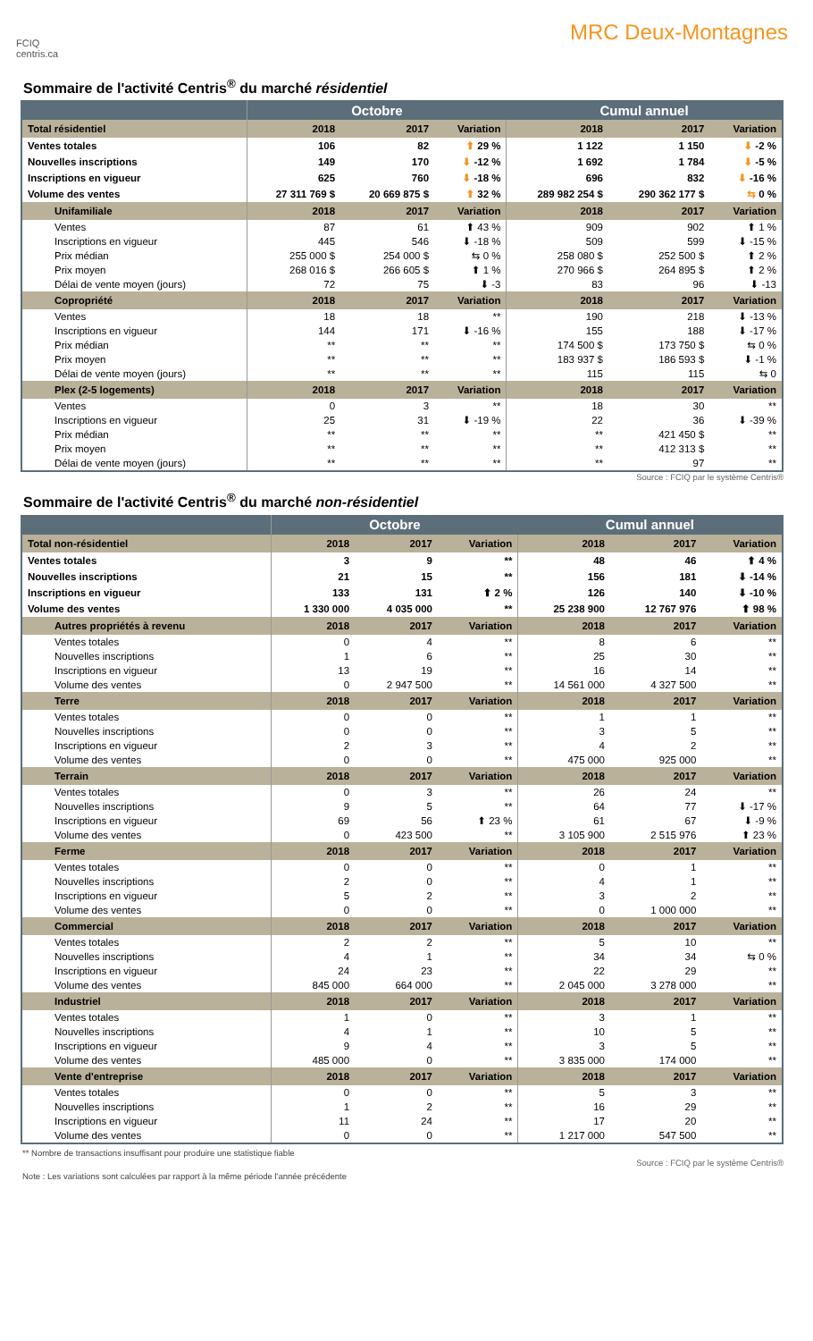FCIQ
centris.ca
MRC Deux-Montagnes
Sommaire de l'activité Centris<sup>®</sup> du marché résidentiel
| | Octobre | | | Cumul annuel | | |
| --- | --- | --- | --- | --- | --- | --- |
| Total résidentiel | 2018 | 2017 | Variation | 2018 | 2017 | Variation |
| Ventes totales | 106 | 82 | ⬆ 29 % | 1 122 | 1 150 | ⬇ -2 % |
| Nouvelles inscriptions | 149 | 170 | ⬇ -12 % | 1 692 | 1 784 | ⬇ -5 % |
| Inscriptions en vigueur | 625 | 760 | ⬇ -18 % | 696 | 832 | ⬇ -16 % |
| Volume des ventes | 27 311 769 $ | 20 669 875 $ | ⬆ 32 % | 289 982 254 $ | 290 362 177 $ | ⇆ 0 % |
| Unifamiliale | 2018 | 2017 | Variation | 2018 | 2017 | Variation |
| Ventes | 87 | 61 | ⬆ 43 % | 909 | 902 | ⬆ 1 % |
| Inscriptions en vigueur | 445 | 546 | ⬇ -18 % | 509 | 599 | ⬇ -15 % |
| Prix médian | 255 000 $ | 254 000 $ | ⇆ 0 % | 258 080 $ | 252 500 $ | ⬆ 2 % |
| Prix moyen | 268 016 $ | 266 605 $ | ⬆ 1 % | 270 966 $ | 264 895 $ | ⬆ 2 % |
| Délai de vente moyen (jours) | 72 | 75 | ⬇ -3 | 83 | 96 | ⬇ -13 |
| Copropriété | 2018 | 2017 | Variation | 2018 | 2017 | Variation |
| Ventes | 18 | 18 | ** | 190 | 218 | ⬇ -13 % |
| Inscriptions en vigueur | 144 | 171 | ⬇ -16 % | 155 | 188 | ⬇ -17 % |
| Prix médian | ** | ** | ** | 174 500 $ | 173 750 $ | ⇆ 0 % |
| Prix moyen | ** | ** | ** | 183 937 $ | 186 593 $ | ⬇ -1 % |
| Délai de vente moyen (jours) | ** | ** | ** | 115 | 115 | ⇆ 0 |
| Plex (2-5 logements) | 2018 | 2017 | Variation | 2018 | 2017 | Variation |
| Ventes | 0 | 3 | ** | 18 | 30 | ** |
| Inscriptions en vigueur | 25 | 31 | ⬇ -19 % | 22 | 36 | ⬇ -39 % |
| Prix médian | ** | ** | ** | ** | 421 450 $ | ** |
| Prix moyen | ** | ** | ** | ** | 412 313 $ | ** |
| Délai de vente moyen (jours) | ** | ** | ** | ** | 97 | ** |
Source : FCIQ par le système Centris®
Sommaire de l'activité Centris<sup>®</sup> du marché non-résidentiel
| | Octobre | | | Cumul annuel | | |
| --- | --- | --- | --- | --- | --- | --- |
| Total non-résidentiel | 2018 | 2017 | Variation | 2018 | 2017 | Variation |
| Ventes totales | 3 | 9 | ** | 48 | 46 | ⬆ 4 % |
| Nouvelles inscriptions | 21 | 15 | ** | 156 | 181 | ⬇ -14 % |
| Inscriptions en vigueur | 133 | 131 | ⬆ 2 % | 126 | 140 | ⬇ -10 % |
| Volume des ventes | 1 330 000 | 4 035 000 | ** | 25 238 900 | 12 767 976 | ⬆ 98 % |
| Autres propriétés à revenu | 2018 | 2017 | Variation | 2018 | 2017 | Variation |
| Ventes totales | 0 | 4 | ** | 8 | 6 | ** |
| Nouvelles inscriptions | 1 | 6 | ** | 25 | 30 | ** |
| Inscriptions en vigueur | 13 | 19 | ** | 16 | 14 | ** |
| Volume des ventes | 0 | 2 947 500 | ** | 14 561 000 | 4 327 500 | ** |
| Terre | 2018 | 2017 | Variation | 2018 | 2017 | Variation |
| Ventes totales | 0 | 0 | ** | 1 | 1 | ** |
| Nouvelles inscriptions | 0 | 0 | ** | 3 | 5 | ** |
| Inscriptions en vigueur | 2 | 3 | ** | 4 | 2 | ** |
| Volume des ventes | 0 | 0 | ** | 475 000 | 925 000 | ** |
| Terrain | 2018 | 2017 | Variation | 2018 | 2017 | Variation |
| Ventes totales | 0 | 3 | ** | 26 | 24 | ** |
| Nouvelles inscriptions | 9 | 5 | ** | 64 | 77 | ⬇ -17 % |
| Inscriptions en vigueur | 69 | 56 | ⬆ 23 % | 61 | 67 | ⬇ -9 % |
| Volume des ventes | 0 | 423 500 | ** | 3 105 900 | 2 515 976 | ⬆ 23 % |
| Ferme | 2018 | 2017 | Variation | 2018 | 2017 | Variation |
| Ventes totales | 0 | 0 | ** | 0 | 1 | ** |
| Nouvelles inscriptions | 2 | 0 | ** | 4 | 1 | ** |
| Inscriptions en vigueur | 5 | 2 | ** | 3 | 2 | ** |
| Volume des ventes | 0 | 0 | ** | 0 | 1 000 000 | ** |
| Commercial | 2018 | 2017 | Variation | 2018 | 2017 | Variation |
| Ventes totales | 2 | 2 | ** | 5 | 10 | ** |
| Nouvelles inscriptions | 4 | 1 | ** | 34 | 34 | ⇆ 0 % |
| Inscriptions en vigueur | 24 | 23 | ** | 22 | 29 | ** |
| Volume des ventes | 845 000 | 664 000 | ** | 2 045 000 | 3 278 000 | ** |
| Industriel | 2018 | 2017 | Variation | 2018 | 2017 | Variation |
| Ventes totales | 1 | 0 | ** | 3 | 1 | ** |
| Nouvelles inscriptions | 4 | 1 | ** | 10 | 5 | ** |
| Inscriptions en vigueur | 9 | 4 | ** | 3 | 5 | ** |
| Volume des ventes | 485 000 | 0 | ** | 3 835 000 | 174 000 | ** |
| Vente d'entreprise | 2018 | 2017 | Variation | 2018 | 2017 | Variation |
| Ventes totales | 0 | 0 | ** | 5 | 3 | ** |
| Nouvelles inscriptions | 1 | 2 | ** | 16 | 29 | ** |
| Inscriptions en vigueur | 11 | 24 | ** | 17 | 20 | ** |
| Volume des ventes | 0 | 0 | ** | 1 217 000 | 547 500 | ** |
** Nombre de transactions insuffisant pour produire une statistique fiable
Source : FCIQ par le système Centris®
Note : Les variations sont calculées par rapport à la même période l'année précédente